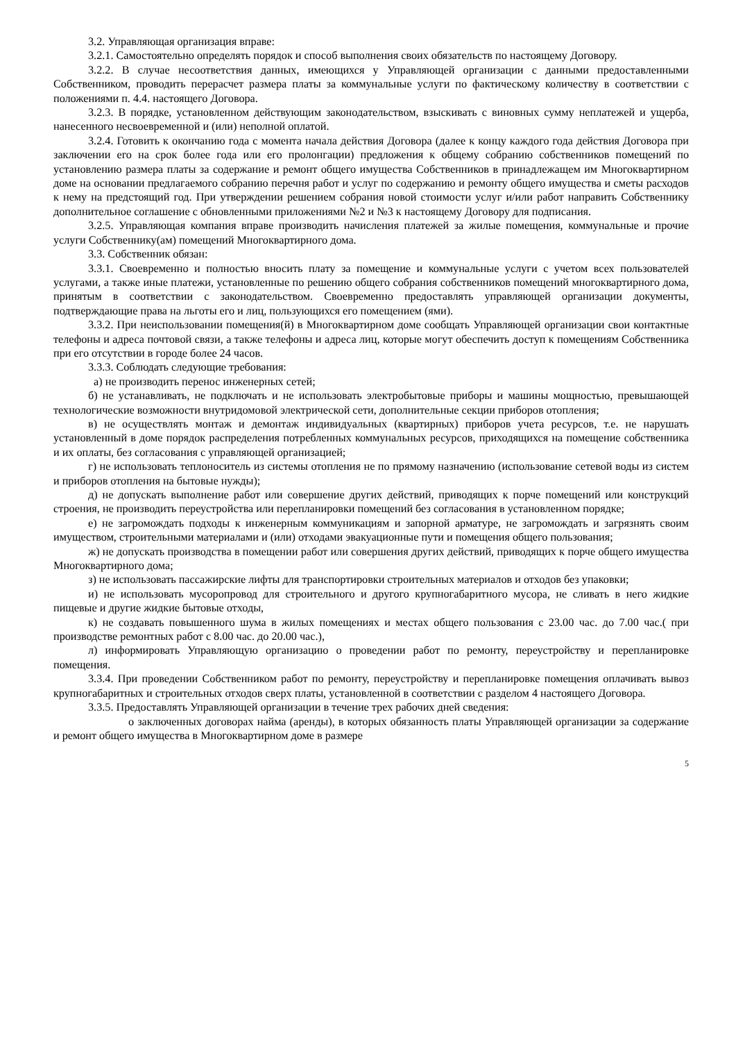3.2. Управляющая организация вправе:
3.2.1. Самостоятельно определять порядок и способ выполнения своих обязательств по настоящему Договору.
3.2.2. В случае несоответствия данных, имеющихся у Управляющей организации с данными предоставленными Собственником, проводить перерасчет размера платы за коммунальные услуги по фактическому количеству в соответствии с положениями п. 4.4. настоящего Договора.
3.2.3. В порядке, установленном действующим законодательством, взыскивать с виновных сумму неплатежей и ущерба, нанесенного несвоевременной и (или) неполной оплатой.
3.2.4. Готовить к окончанию года с момента начала действия Договора (далее к концу каждого года действия Договора при заключении его на срок более года или его пролонгации) предложения к общему собранию собственников помещений по установлению размера платы за содержание и ремонт общего имущества Собственников в принадлежащем им Многоквартирном доме на основании предлагаемого собранию перечня работ и услуг по содержанию и ремонту общего имущества и сметы расходов к нему на предстоящий год. При утверждении решением собрания новой стоимости услуг и/или работ направить Собственнику дополнительное соглашение с обновленными приложениями №2 и №3 к настоящему Договору для подписания.
3.2.5. Управляющая компания вправе производить начисления платежей за жилые помещения, коммунальные и прочие услуги Собственнику(ам) помещений Многоквартирного дома.
3.3. Собственник обязан:
3.3.1. Своевременно и полностью вносить плату за помещение и коммунальные услуги с учетом всех пользователей услугами, а также иные платежи, установленные по решению общего собрания собственников помещений многоквартирного дома, принятым в соответствии с законодательством. Своевременно предоставлять управляющей организации документы, подтверждающие права на льготы его и лиц, пользующихся его помещением (ями).
3.3.2. При неиспользовании помещения(й) в Многоквартирном доме сообщать Управляющей организации свои контактные телефоны и адреса почтовой связи, а также телефоны и адреса лиц, которые могут обеспечить доступ к помещениям Собственника при его отсутствии в городе более 24 часов.
3.3.3. Соблюдать следующие требования:
а) не производить перенос инженерных сетей;
б) не устанавливать, не подключать и не использовать электробытовые приборы и машины мощностью, превышающей технологические возможности внутридомовой электрической сети, дополнительные секции приборов отопления;
в) не осуществлять монтаж и демонтаж индивидуальных (квартирных) приборов учета ресурсов, т.е. не нарушать установленный в доме порядок распределения потребленных коммунальных ресурсов, приходящихся на помещение собственника и их оплаты, без согласования с управляющей организацией;
г) не использовать теплоноситель из системы отопления не по прямому назначению (использование сетевой воды из систем и приборов отопления на бытовые нужды);
д) не допускать выполнение работ или совершение других действий, приводящих к порче помещений или конструкций строения, не производить переустройства или перепланировки помещений без согласования в установленном порядке;
е) не загромождать подходы к инженерным коммуникациям и запорной арматуре, не загромождать и загрязнять своим имуществом, строительными материалами и (или) отходами эвакуационные пути и помещения общего пользования;
ж) не допускать производства в помещении работ или совершения других действий, приводящих к порче общего имущества Многоквартирного дома;
з) не использовать пассажирские лифты для транспортировки строительных материалов и отходов без упаковки;
и) не использовать мусоропровод для строительного и другого крупногабаритного мусора, не сливать в него жидкие пищевые и другие жидкие бытовые отходы,
к) не создавать повышенного шума в жилых помещениях и местах общего пользования с 23.00 час. до 7.00 час.( при производстве ремонтных работ с 8.00 час. до 20.00 час.),
л) информировать Управляющую организацию о проведении работ по ремонту, переустройству и перепланировке помещения.
3.3.4. При проведении Собственником работ по ремонту, переустройству и перепланировке помещения оплачивать вывоз крупногабаритных и строительных отходов сверх платы, установленной в соответствии с разделом 4 настоящего Договора.
3.3.5. Предоставлять Управляющей организации в течение трех рабочих дней сведения:
о заключенных договорах найма (аренды), в которых обязанность платы Управляющей организации за содержание и ремонт общего имущества в Многоквартирном доме в размере
5